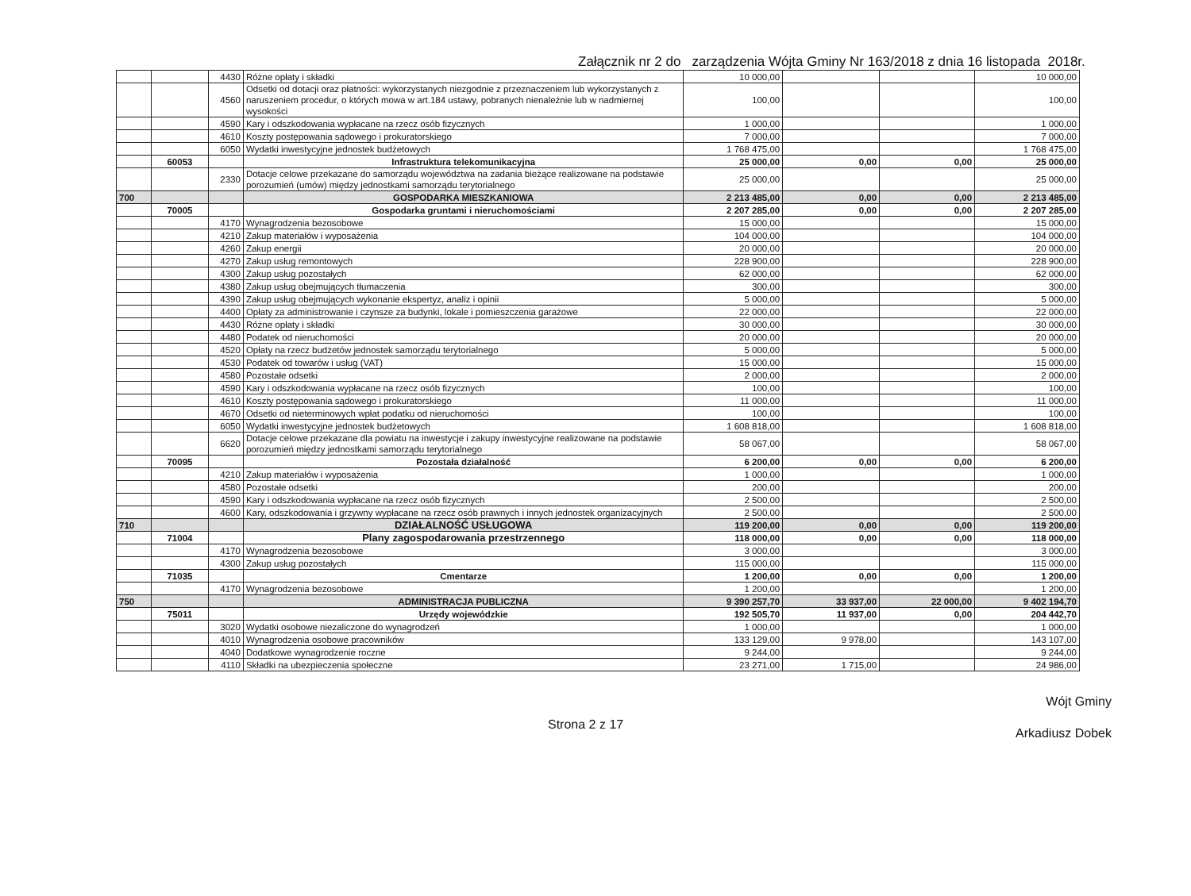Załącznik nr 2 do zarządzenia Wójta Gminy Nr 163/2018 z dnia 16 listopada 2018r.
| | | 4430 | Różne opłaty i składki | 10 000,00 | | | 10 000,00 |
| | | 4560 | Odsetki od dotacji oraz płatności: wykorzystanych niezgodnie z przeznaczeniem lub wykorzystanych z naruszeniem procedur, o których mowa w art.184 ustawy, pobranych nienależnie lub w nadmiernej wysokości | 100,00 | | | 100,00 |
| | | 4590 | Kary i odszkodowania wypłacane na rzecz osób fizycznych | 1 000,00 | | | 1 000,00 |
| | | 4610 | Koszty postępowania sądowego i prokuratorskiego | 7 000,00 | | | 7 000,00 |
| | | 6050 | Wydatki inwestycyjne jednostek budżetowych | 1 768 475,00 | | | 1 768 475,00 |
| | 60053 | | Infrastruktura telekomunikacyjna | 25 000,00 | 0,00 | 0,00 | 25 000,00 |
| | | 2330 | Dotacje celowe przekazane do samorządu województwa na zadania bieżące realizowane na podstawie porozumień (umów) między jednostkami samorządu terytorialnego | 25 000,00 | | | 25 000,00 |
| 700 | | | GOSPODARKA MIESZKANIOWA | 2 213 485,00 | 0,00 | 0,00 | 2 213 485,00 |
| | 70005 | | Gospodarka gruntami i nieruchomościami | 2 207 285,00 | 0,00 | 0,00 | 2 207 285,00 |
| | | 4170 | Wynagrodzenia bezosobowe | 15 000,00 | | | 15 000,00 |
| | | 4210 | Zakup materiałów i wyposażenia | 104 000,00 | | | 104 000,00 |
| | | 4260 | Zakup energii | 20 000,00 | | | 20 000,00 |
| | | 4270 | Zakup usług remontowych | 228 900,00 | | | 228 900,00 |
| | | 4300 | Zakup usług pozostałych | 62 000,00 | | | 62 000,00 |
| | | 4380 | Zakup usług obejmujących tłumaczenia | 300,00 | | | 300,00 |
| | | 4390 | Zakup usług obejmujących wykonanie ekspertyz, analiz i opinii | 5 000,00 | | | 5 000,00 |
| | | 4400 | Opłaty za administrowanie i czynsze za budynki, lokale i pomieszczenia garażowe | 22 000,00 | | | 22 000,00 |
| | | 4430 | Różne opłaty i składki | 30 000,00 | | | 30 000,00 |
| | | 4480 | Podatek od nieruchomości | 20 000,00 | | | 20 000,00 |
| | | 4520 | Opłaty na rzecz budżetów jednostek samorządu terytorialnego | 5 000,00 | | | 5 000,00 |
| | | 4530 | Podatek od towarów i usług (VAT) | 15 000,00 | | | 15 000,00 |
| | | 4580 | Pozostałe odsetki | 2 000,00 | | | 2 000,00 |
| | | 4590 | Kary i odszkodowania wypłacane na rzecz osób fizycznych | 100,00 | | | 100,00 |
| | | 4610 | Koszty postępowania sądowego i prokuratorskiego | 11 000,00 | | | 11 000,00 |
| | | 4670 | Odsetki od nieterminowych wpłat podatku od nieruchomości | 100,00 | | | 100,00 |
| | | 6050 | Wydatki inwestycyjne jednostek budżetowych | 1 608 818,00 | | | 1 608 818,00 |
| | | 6620 | Dotacje celowe przekazane dla powiatu na inwestycje i zakupy inwestycyjne realizowane na podstawie porozumień między jednostkami samorządu terytorialnego | 58 067,00 | | | 58 067,00 |
| | 70095 | | Pozostała działalność | 6 200,00 | 0,00 | 0,00 | 6 200,00 |
| | | 4210 | Zakup materiałów i wyposażenia | 1 000,00 | | | 1 000,00 |
| | | 4580 | Pozostałe odsetki | 200,00 | | | 200,00 |
| | | 4590 | Kary i odszkodowania wypłacane na rzecz osób fizycznych | 2 500,00 | | | 2 500,00 |
| | | 4600 | Kary, odszkodowania i grzywny wypłacane na rzecz osób prawnych i innych jednostek organizacyjnych | 2 500,00 | | | 2 500,00 |
| 710 | | | DZIAŁALNOŚĆ USŁUGOWA | 119 200,00 | 0,00 | 0,00 | 119 200,00 |
| | 71004 | | Plany zagospodarowania przestrzennego | 118 000,00 | 0,00 | 0,00 | 118 000,00 |
| | | 4170 | Wynagrodzenia bezosobowe | 3 000,00 | | | 3 000,00 |
| | | 4300 | Zakup usług pozostałych | 115 000,00 | | | 115 000,00 |
| | 71035 | | Cmentarze | 1 200,00 | 0,00 | 0,00 | 1 200,00 |
| | | 4170 | Wynagrodzenia bezosobowe | 1 200,00 | | | 1 200,00 |
| 750 | | | ADMINISTRACJA PUBLICZNA | 9 390 257,70 | 33 937,00 | 22 000,00 | 9 402 194,70 |
| | 75011 | | Urzędy wojewódzkie | 192 505,70 | 11 937,00 | 0,00 | 204 442,70 |
| | | 3020 | Wydatki osobowe niezaliczone do wynagrodzeń | 1 000,00 | | | 1 000,00 |
| | | 4010 | Wynagrodzenia osobowe pracowników | 133 129,00 | 9 978,00 | | 143 107,00 |
| | | 4040 | Dodatkowe wynagrodzenie roczne | 9 244,00 | | | 9 244,00 |
| | | 4110 | Składki na ubezpieczenia społeczne | 23 271,00 | 1 715,00 | | 24 986,00 |
Strona 2 z 17
Wójt Gminy
Arkadiusz Dobek